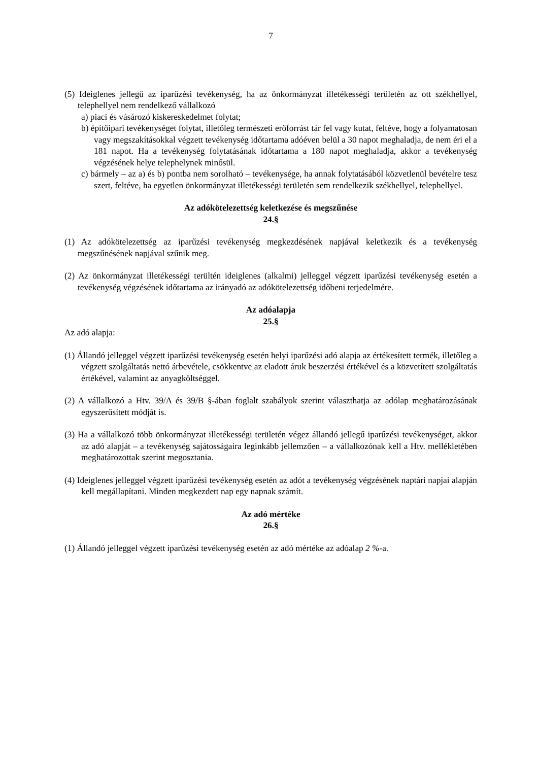7
(5) Ideiglenes jellegű az iparűzési tevékenység, ha az önkormányzat illetékességi területén az ott székhellyel, telephellyel nem rendelkező vállalkozó
a) piaci és vásározó kiskereskedelmet folytat;
b) építőipari tevékenységet folytat, illetőleg természeti erőforrást tár fel vagy kutat, feltéve, hogy a folyamatosan vagy megszakításokkal végzett tevékenység időtartama adóéven belül a 30 napot meghaladja, de nem éri el a 181 napot. Ha a tevékenység folytatásának időtartama a 180 napot meghaladja, akkor a tevékenység végzésének helye telephelynek minősül.
c) bármely – az a) és b) pontba nem sorolható – tevékenysége, ha annak folytatásából közvetlenül bevételre tesz szert, feltéve, ha egyetlen önkormányzat illetékességi területén sem rendelkezik székhellyel, telephellyel.
Az adókötelezettség keletkezése és megszűnése
24.§
(1) Az adókötelezettség az iparűzési tevékenység megkezdésének napjával keletkezik és a tevékenység megszűnésének napjával szűnik meg.
(2) Az önkormányzat illetékességi terültén ideiglenes (alkalmi) jelleggel végzett iparűzési tevékenység esetén a tevékenység végzésének időtartama az irányadó az adókötelezettség időbeni terjedelmére.
Az adóalapja
25.§
Az adó alapja:
(1) Állandó jelleggel végzett iparűzési tevékenység esetén helyi iparűzési adó alapja az értékesített termék, illetőleg a végzett szolgáltatás nettó árbevétele, csökkentve az eladott áruk beszerzési értékével és a közvetített szolgáltatás értékével, valamint az anyagköltséggel.
(2) A vállalkozó a Htv. 39/A és 39/B §-ában foglalt szabályok szerint választhatja az adólap meghatározásának egyszerűsített módját is.
(3) Ha a vállalkozó több önkormányzat illetékességi területén végez állandó jellegű iparűzési tevékenységet, akkor az adó alapját – a tevékenység sajátosságaira leginkább jellemzően – a vállalkozónak kell a Htv. mellékletében meghatározottak szerint megosztania.
(4) Ideiglenes jelleggel végzett iparűzési tevékenység esetén az adót a tevékenység végzésének naptári napjai alapján kell megállapítani. Minden megkezdett nap egy napnak számít.
Az adó mértéke
26.§
(1) Állandó jelleggel végzett iparűzési tevékenység esetén az adó mértéke az adóalap 2 %-a.